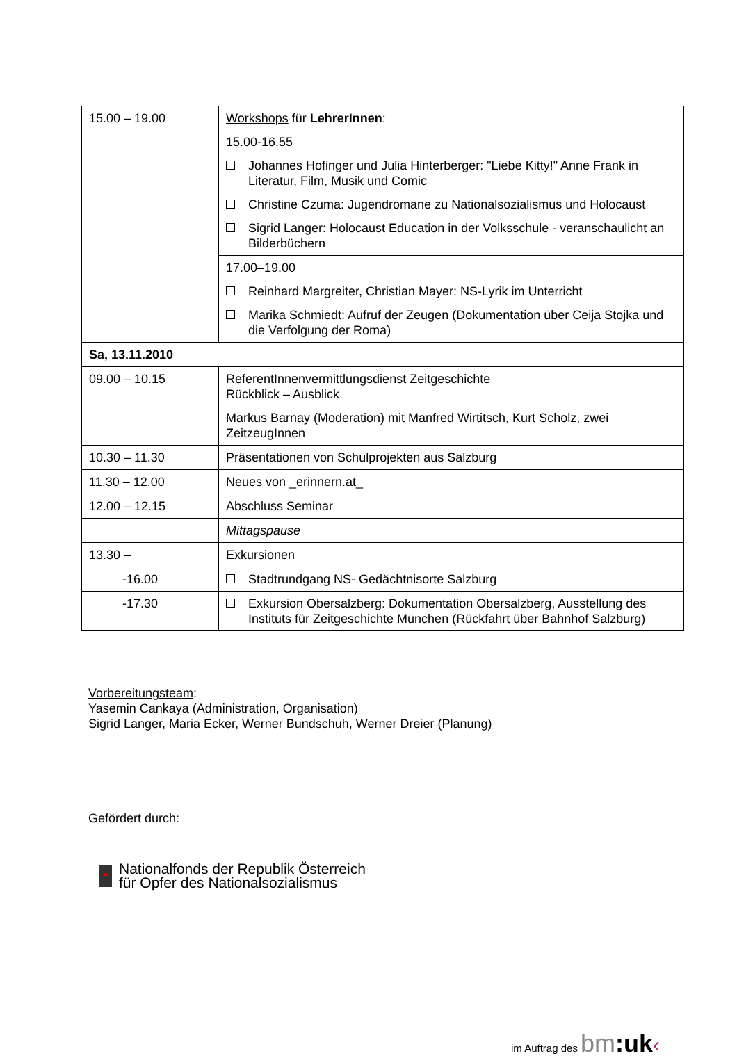| 15.00 – 19.00 | Workshops für LehrerInnen : 15.00-16.55 Johannes Hofinger und Julia Hinterberger: "Liebe Kitty!" Anne Frank in Literatur, Film, Musik und Comic Christine Czuma: Jugendromane zu Nationalsozialismus und Holocaust Sigrid Langer: Holocaust Education in der Volksschule - veranschaulicht an Bilderbüchern |
| | 17.00–19.00 Reinhard Margreiter, Christian Mayer: NS-Lyrik im Unterricht Marika Schmiedt: Aufruf der Zeugen (Dokumentation über Ceija Stojka und die Verfolgung der Roma) |
| Sa, 13.11.2010 | |
| 09.00 – 10.15 | ReferentInnenvermittlungsdienst Zeitgeschichte Rückblick – Ausblick Markus Barnay (Moderation) mit Manfred Wirtitsch, Kurt Scholz, zwei ZeitzeugInnen |
| 10.30 – 11.30 | Präsentationen von Schulprojekten aus Salzburg |
| 11.30 – 12.00 | Neues von _erinnern.at_ |
| 12.00 – 12.15 | Abschluss Seminar |
| | Mittagspause |
| 13.30 – | Exkursionen |
| -16.00 | Stadtrundgang NS- Gedächtnisorte Salzburg |
| -17.30 | Exkursion Obersalzberg: Dokumentation Obersalzberg, Ausstellung des Instituts für Zeitgeschichte München (Rückfahrt über Bahnhof Salzburg) |
Vorbereitungsteam:
Yasemin Cankaya (Administration, Organisation)
Sigrid Langer, Maria Ecker, Werner Bundschuh, Werner Dreier (Planung)
Gefördert durch:
Nationalfonds der Republik Österreich
für Opfer des Nationalsozialismus
im Auftrag des bm:uk‹